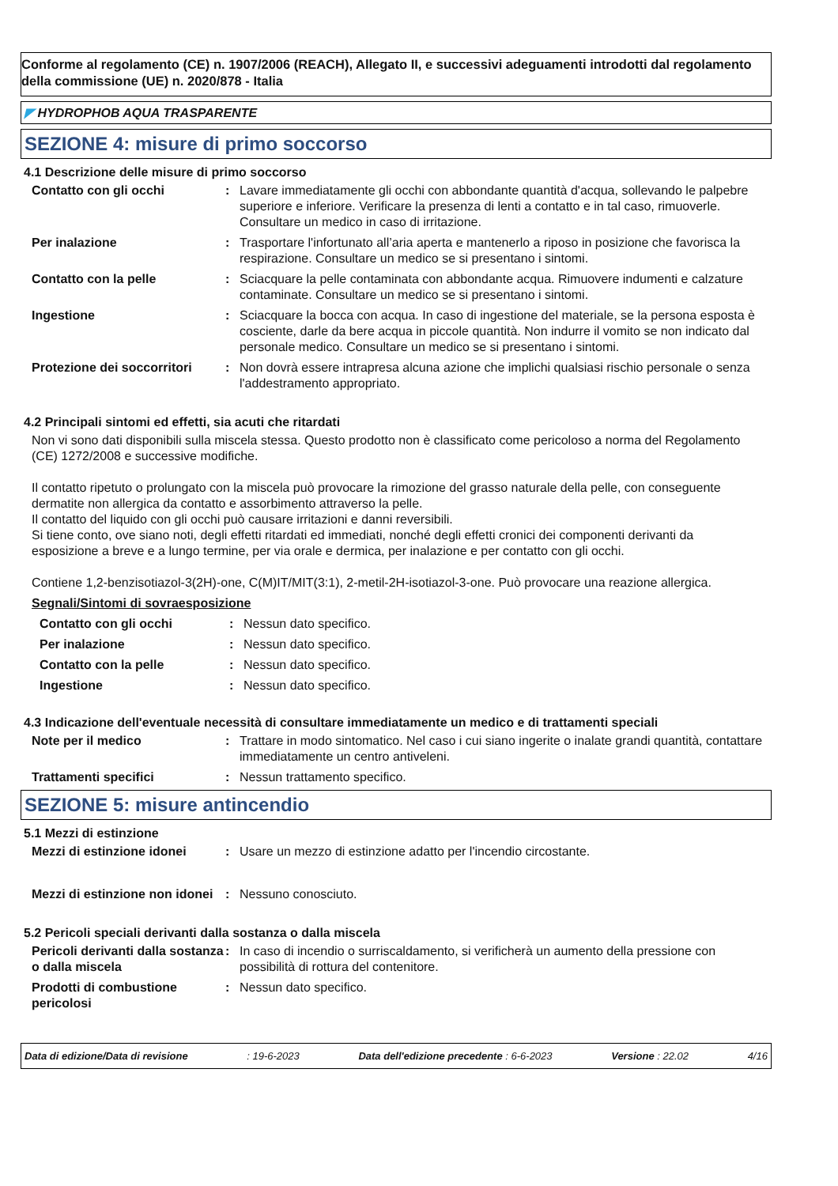Conforme al regolamento (CE) n. 1907/2006 (REACH), Allegato II, e successivi adeguamenti introdotti dal regolamento della commissione (UE) n. 2020/878 - Italia
◤ HYDROPHOB AQUA TRASPARENTE
SEZIONE 4: misure di primo soccorso
4.1 Descrizione delle misure di primo soccorso
Contatto con gli occhi : Lavare immediatamente gli occhi con abbondante quantità d'acqua, sollevando le palpebre superiore e inferiore. Verificare la presenza di lenti a contatto e in tal caso, rimuoverle. Consultare un medico in caso di irritazione.
Per inalazione : Trasportare l'infortunato all’aria aperta e mantenerlo a riposo in posizione che favorisca la respirazione. Consultare un medico se si presentano i sintomi.
Contatto con la pelle : Sciacquare la pelle contaminata con abbondante acqua. Rimuovere indumenti e calzature contaminate. Consultare un medico se si presentano i sintomi.
Ingestione : Sciacquare la bocca con acqua. In caso di ingestione del materiale, se la persona esposta è cosciente, darle da bere acqua in piccole quantità. Non indurre il vomito se non indicato dal personale medico. Consultare un medico se si presentano i sintomi.
Protezione dei soccorritori
: Non dovrà essere intrapresa alcuna azione che implichi qualsiasi rischio personale o senza l'addestramento appropriato.
4.2 Principali sintomi ed effetti, sia acuti che ritardati
Non vi sono dati disponibili sulla miscela stessa. Questo prodotto non è classificato come pericoloso a norma del Regolamento (CE) 1272/2008 e successive modifiche.
Il contatto ripetuto o prolungato con la miscela può provocare la rimozione del grasso naturale della pelle, con conseguente dermatite non allergica da contatto e assorbimento attraverso la pelle.
Il contatto del liquido con gli occhi può causare irritazioni e danni reversibili.
Si tiene conto, ove siano noti, degli effetti ritardati ed immediati, nonché degli effetti cronici dei componenti derivanti da esposizione a breve e a lungo termine, per via orale e dermica, per inalazione e per contatto con gli occhi.
Contiene 1,2-benzisotiazol-3(2H)-one, C(M)IT/MIT(3:1), 2-metil-2H-isotiazol-3-one. Può provocare una reazione allergica.
Segnali/Sintomi di sovraesposizione
Contatto con gli occhi : Nessun dato specifico.
Per inalazione : Nessun dato specifico.
Contatto con la pelle : Nessun dato specifico.
Ingestione : Nessun dato specifico.
4.3 Indicazione dell'eventuale necessità di consultare immediatamente un medico e di trattamenti speciali
Note per il medico : Trattare in modo sintomatico. Nel caso i cui siano ingerite o inalate grandi quantità, contattare immediatamente un centro antiveleni.
Trattamenti specifici : Nessun trattamento specifico.
SEZIONE 5: misure antincendio
5.1 Mezzi di estinzione
Mezzi di estinzione idonei
: Usare un mezzo di estinzione adatto per l'incendio circostante.
Mezzi di estinzione non idonei
: Nessuno conosciuto.
5.2 Pericoli speciali derivanti dalla sostanza o dalla miscela
Pericoli derivanti dalla sostanza o dalla miscela
: In caso di incendio o surriscaldamento, si verificherà un aumento della pressione con possibilità di rottura del contenitore.
Prodotti di combustione pericolosi
: Nessun dato specifico.
Data di edizione/Data di revisione: 19-6-2023 Data dell'edizione precedente : 6-6-2023 Versione : 22.02 4/16